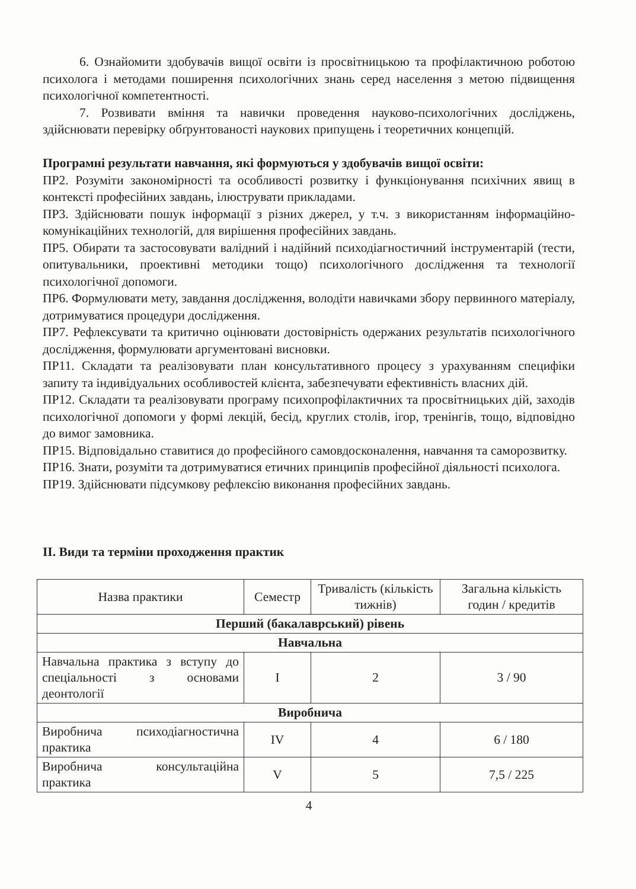6. Ознайомити здобувачів вищої освіти із просвітницькою та профілактичною роботою психолога і методами поширення психологічних знань серед населення з метою підвищення психологічної компетентності.
7. Розвивати вміння та навички проведення науково-психологічних досліджень, здійснювати перевірку обґрунтованості наукових припущень і теоретичних концепцій.
Програмні результати навчання, які формуються у здобувачів вищої освіти:
ПР2. Розуміти закономірності та особливості розвитку і функціонування психічних явищ в контексті професійних завдань, ілюструвати прикладами.
ПР3. Здійснювати пошук інформації з різних джерел, у т.ч. з використанням інформаційно-комунікаційних технологій, для вирішення професійних завдань.
ПР5. Обирати та застосовувати валідний і надійний психодіагностичний інструментарій (тести, опитувальники, проективні методики тощо) психологічного дослідження та технології психологічної допомоги.
ПР6. Формулювати мету, завдання дослідження, володіти навичками збору первинного матеріалу, дотримуватися процедури дослідження.
ПР7. Рефлексувати та критично оцінювати достовірність одержаних результатів психологічного дослідження, формулювати аргументовані висновки.
ПР11. Складати та реалізовувати план консультативного процесу з урахуванням специфіки запиту та індивідуальних особливостей клієнта, забезпечувати ефективність власних дій.
ПР12. Складати та реалізовувати програму психопрофілактичних та просвітницьких дій, заходів психологічної допомоги у формі лекцій, бесід, круглих столів, ігор, тренінгів, тощо, відповідно до вимог замовника.
ПР15. Відповідально ставитися до професійного самовдосконалення, навчання та саморозвитку.
ПР16. Знати, розуміти та дотримуватися етичних принципів професійної діяльності психолога.
ПР19. Здійснювати підсумкову рефлексію виконання професійних завдань.
ІІ. Види та терміни проходження практик
| Назва практики | Семестр | Тривалість (кількість тижнів) | Загальна кількість годин / кредитів |
| --- | --- | --- | --- |
| Перший (бакалаврський) рівень | | | |
| Навчальна | | | |
| Навчальна практика з вступу до спеціальності з основами деонтології | I | 2 | 3 / 90 |
| Виробнича | | | |
| Виробнича психодіагностична практика | IV | 4 | 6 / 180 |
| Виробнича консультаційна практика | V | 5 | 7,5 / 225 |
4